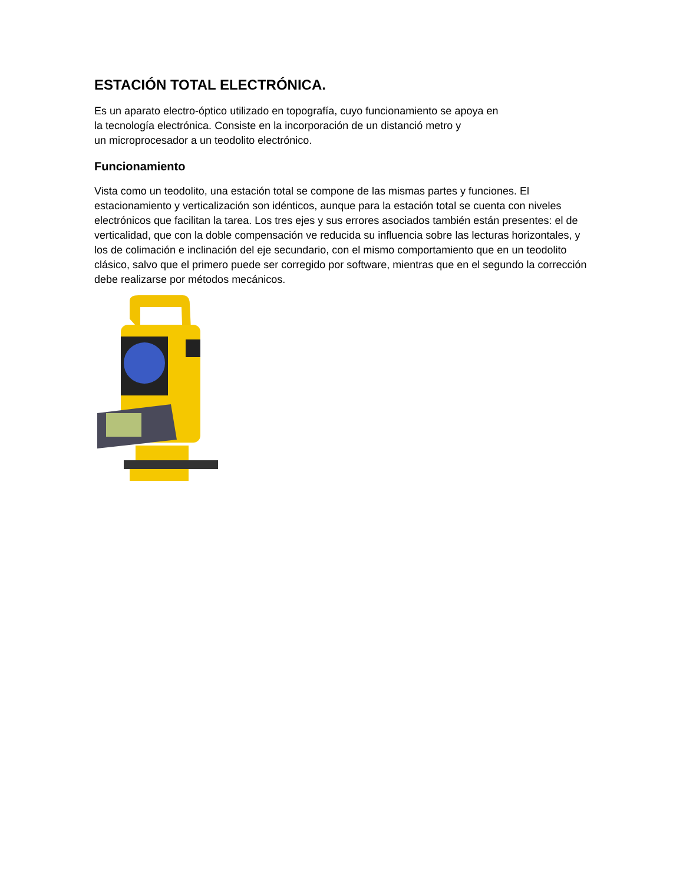ESTACIÓN TOTAL ELECTRÓNICA.
Es un aparato electro-óptico utilizado en topografía, cuyo funcionamiento se apoya en
la tecnología electrónica. Consiste en la incorporación de un distanció metro y
un microprocesador a un teodolito electrónico.
Funcionamiento
Vista como un teodolito, una estación total se compone de las mismas partes y funciones. El estacionamiento y verticalización son idénticos, aunque para la estación total se cuenta con niveles electrónicos que facilitan la tarea. Los tres ejes y sus errores asociados también están presentes: el de verticalidad, que con la doble compensación ve reducida su influencia sobre las lecturas horizontales, y los de colimación e inclinación del eje secundario, con el mismo comportamiento que en un teodolito clásico, salvo que el primero puede ser corregido por software, mientras que en el segundo la corrección debe realizarse por métodos mecánicos.